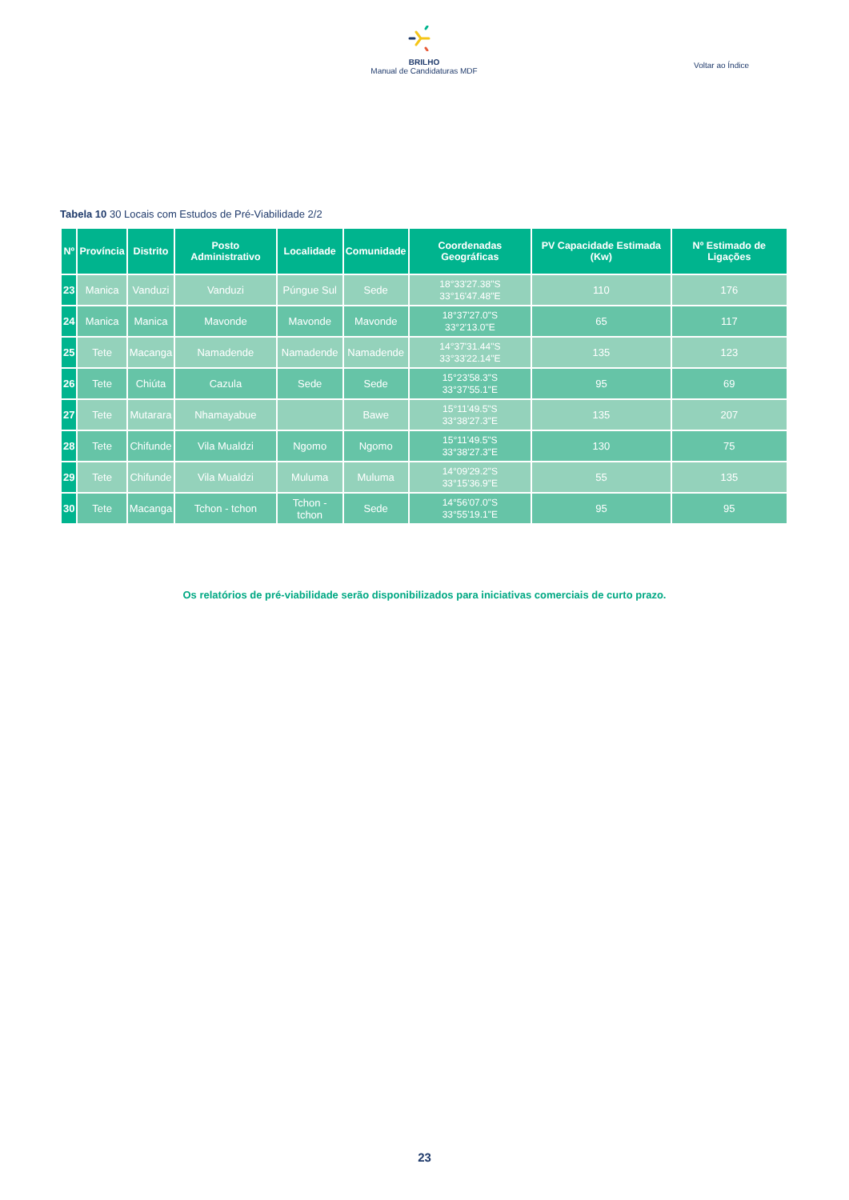BRILHO
Manual de Candidaturas MDF
Voltar ao Índice
Tabela 10 30 Locais com Estudos de Pré-Viabilidade 2/2
| Nº | Província | Distrito | Posto Administrativo | Localidade | Comunidade | Coordenadas Geográficas | PV Capacidade Estimada (Kw) | Nº Estimado de Ligações |
| --- | --- | --- | --- | --- | --- | --- | --- | --- |
| 23 | Manica | Vanduzi | Vanduzi | Púngue Sul | Sede | 18°33'27.38"S 33°16'47.48"E | 110 | 176 |
| 24 | Manica | Manica | Mavonde | Mavonde | Mavonde | 18°37'27.0"S 33°2'13.0"E | 65 | 117 |
| 25 | Tete | Macanga | Namadende | Namadende | Namadende | 14°37'31.44"S 33°33'22.14"E | 135 | 123 |
| 26 | Tete | Chiúta | Cazula | Sede | Sede | 15°23'58.3"S 33°37'55.1"E | 95 | 69 |
| 27 | Tete | Mutarara | Nhamayabue | | Bawe | 15°11'49.5"S 33°38'27.3"E | 135 | 207 |
| 28 | Tete | Chifunde | Vila Mualdzi | Ngomo | Ngomo | 15°11'49.5"S 33°38'27.3"E | 130 | 75 |
| 29 | Tete | Chifunde | Vila Mualdzi | Muluma | Muluma | 14°09'29.2"S 33°15'36.9"E | 55 | 135 |
| 30 | Tete | Macanga | Tchon - tchon | Tchon - tchon | Sede | 14°56'07.0"S 33°55'19.1"E | 95 | 95 |
Os relatórios de pré-viabilidade serão disponibilizados para iniciativas comerciais de curto prazo.
23